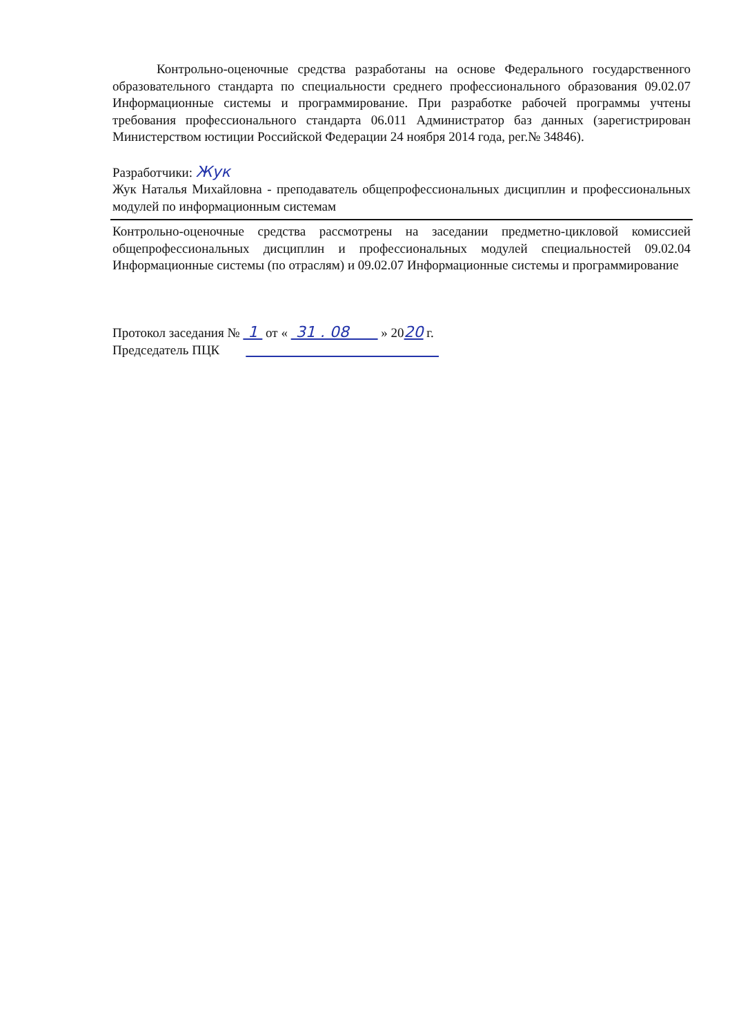Контрольно-оценочные средства разработаны на основе Федерального государственного образовательного стандарта по специальности среднего профессионального образования 09.02.07 Информационные системы и программирование. При разработке рабочей программы учтены требования профессионального стандарта 06.011 Администратор баз данных (зарегистрирован Министерством юстиции Российской Федерации 24 ноября 2014 года, рег.№ 34846).
Разработчики: Жук
Жук Наталья Михайловна - преподаватель общепрофессиональных дисциплин и профессиональных модулей по информационным системам
Контрольно-оценочные средства рассмотрены на заседании предметно-цикловой комиссией общепрофессиональных дисциплин и профессиональных модулей специальностей 09.02.04 Информационные системы (по отраслям) и 09.02.07 Информационные системы и программирование
Протокол заседания № 1 от « 31 . 08 » 2020 г.
Председатель ПЦК